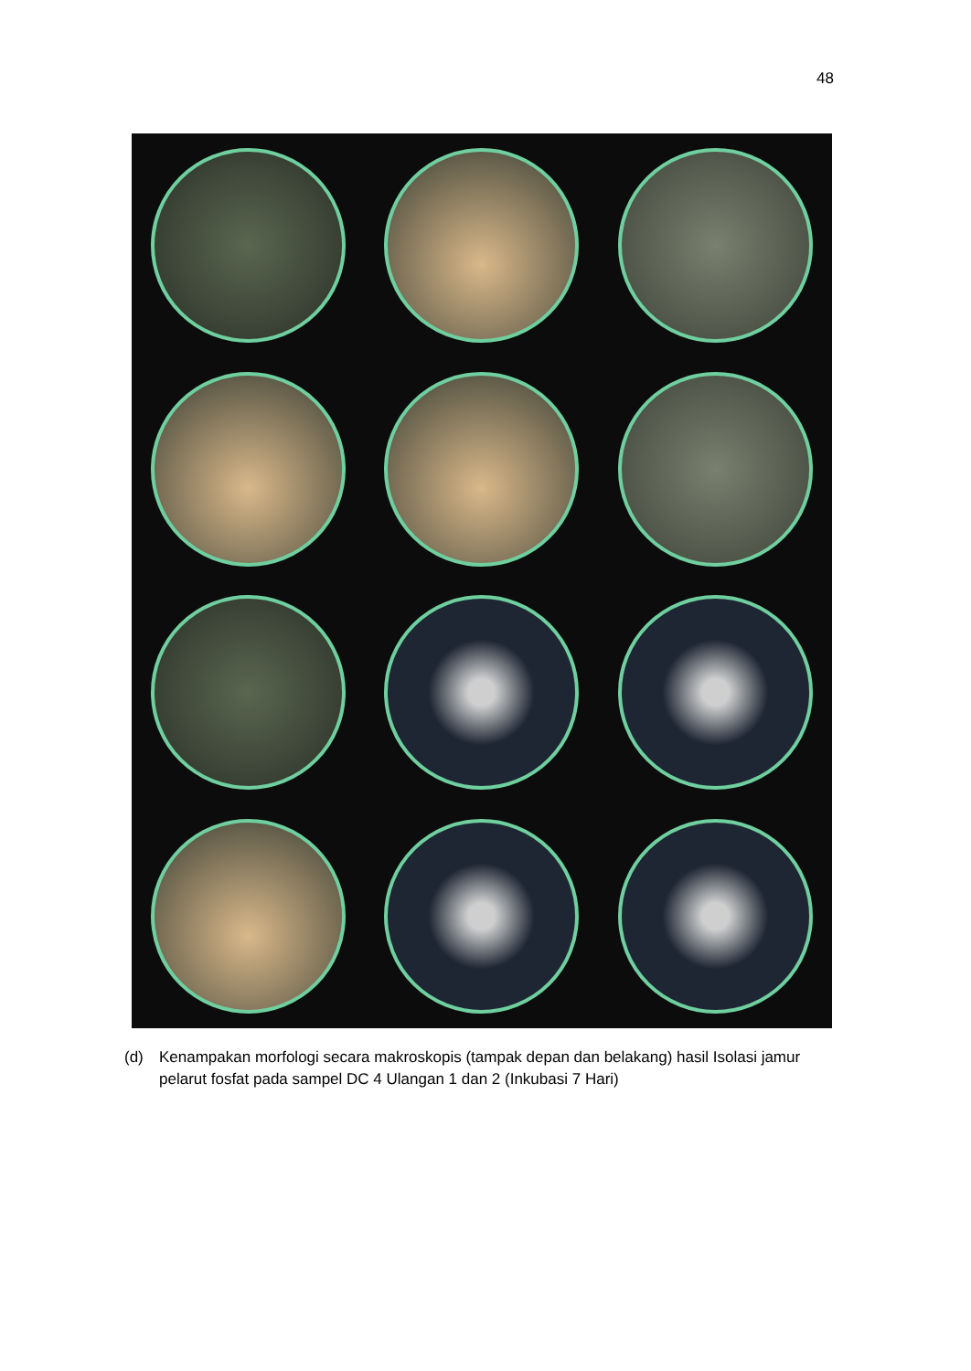48
(d) Kenampakan morfologi secara makroskopis (tampak depan dan belakang) hasil Isolasi jamur pelarut fosfat pada sampel DC 4 Ulangan 1 dan 2 (Inkubasi 7 Hari)